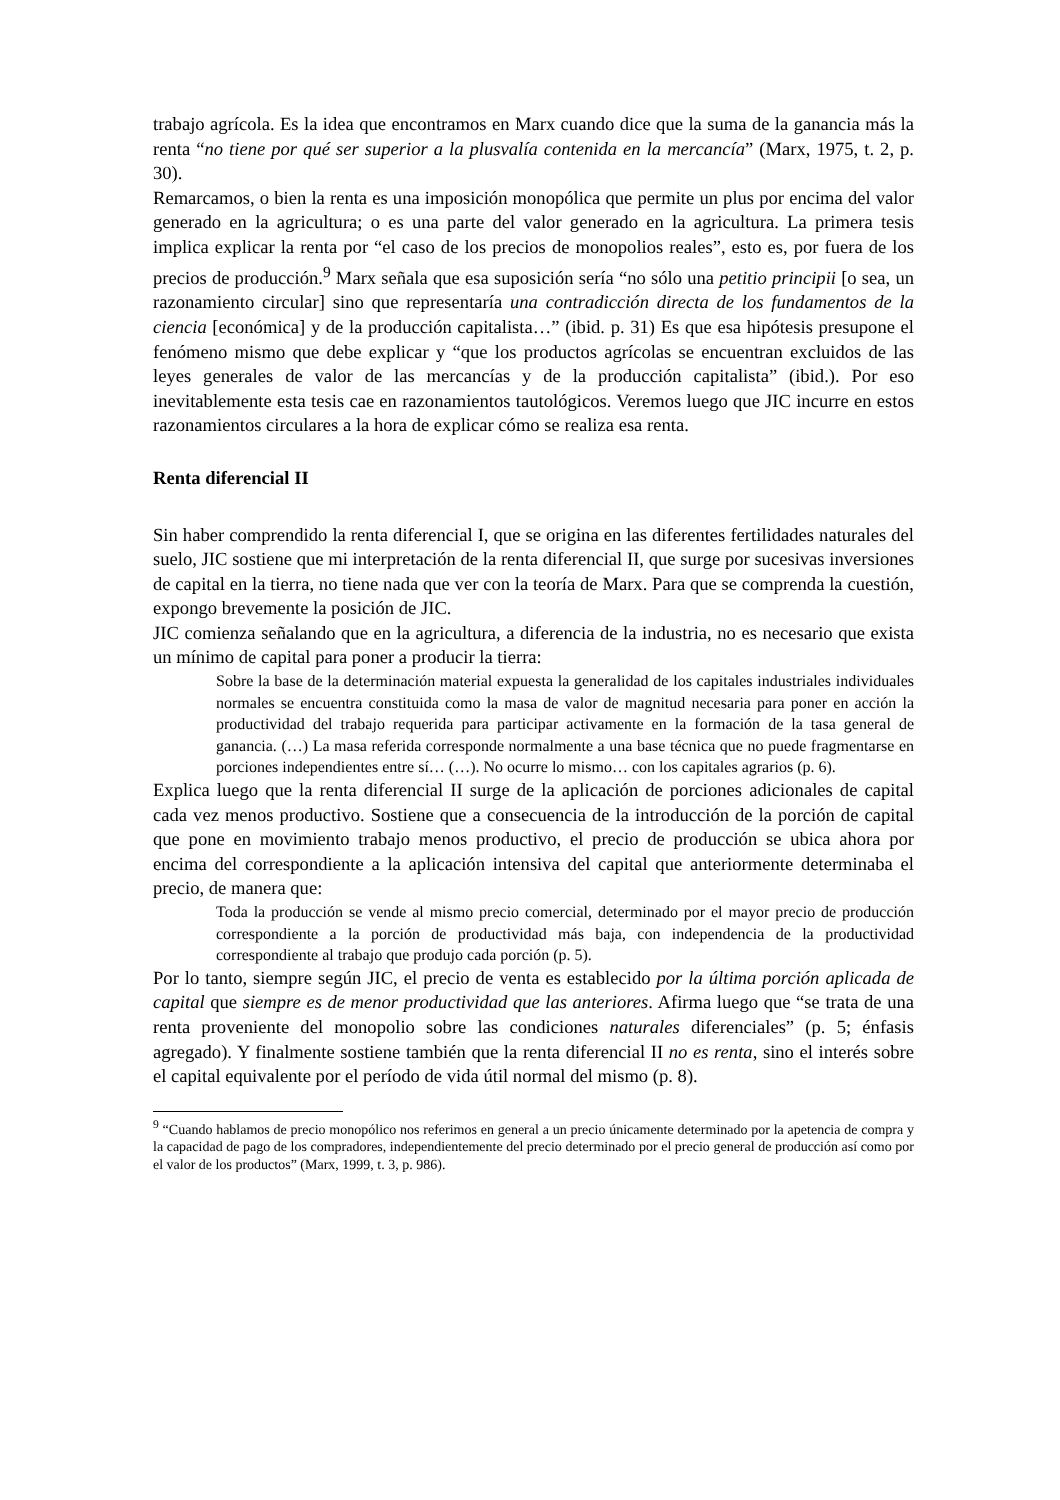trabajo agrícola. Es la idea que encontramos en Marx cuando dice que la suma de la ganancia más la renta “no tiene por qué ser superior a la plusvalía contenida en la mercancía” (Marx, 1975, t. 2, p. 30).
Remarcamos, o bien la renta es una imposición monopólica que permite un plus por encima del valor generado en la agricultura; o es una parte del valor generado en la agricultura. La primera tesis implica explicar la renta por “el caso de los precios de monopolios reales”, esto es, por fuera de los precios de producción.<sup>9</sup> Marx señala que esa suposición sería “no sólo una petitio principii [o sea, un razonamiento circular] sino que representaría una contradicción directa de los fundamentos de la ciencia [económica] y de la producción capitalista…” (ibid. p. 31) Es que esa hipótesis presupone el fenómeno mismo que debe explicar y “que los productos agrícolas se encuentran excluidos de las leyes generales de valor de las mercancías y de la producción capitalista” (ibid.). Por eso inevitablemente esta tesis cae en razonamientos tautológicos. Veremos luego que JIC incurre en estos razonamientos circulares a la hora de explicar cómo se realiza esa renta.
Renta diferencial II
Sin haber comprendido la renta diferencial I, que se origina en las diferentes fertilidades naturales del suelo, JIC sostiene que mi interpretación de la renta diferencial II, que surge por sucesivas inversiones de capital en la tierra, no tiene nada que ver con la teoría de Marx. Para que se comprenda la cuestión, expongo brevemente la posición de JIC.
JIC comienza señalando que en la agricultura, a diferencia de la industria, no es necesario que exista un mínimo de capital para poner a producir la tierra:
Sobre la base de la determinación material expuesta la generalidad de los capitales industriales individuales normales se encuentra constituida como la masa de valor de magnitud necesaria para poner en acción la productividad del trabajo requerida para participar activamente en la formación de la tasa general de ganancia. (…) La masa referida corresponde normalmente a una base técnica que no puede fragmentarse en porciones independientes entre sí… (…). No ocurre lo mismo… con los capitales agrarios (p. 6).
Explica luego que la renta diferencial II surge de la aplicación de porciones adicionales de capital cada vez menos productivo. Sostiene que a consecuencia de la introducción de la porción de capital que pone en movimiento trabajo menos productivo, el precio de producción se ubica ahora por encima del correspondiente a la aplicación intensiva del capital que anteriormente determinaba el precio, de manera que:
Toda la producción se vende al mismo precio comercial, determinado por el mayor precio de producción correspondiente a la porción de productividad más baja, con independencia de la productividad correspondiente al trabajo que produjo cada porción (p. 5).
Por lo tanto, siempre según JIC, el precio de venta es establecido por la última porción aplicada de capital que siempre es de menor productividad que las anteriores. Afirma luego que “se trata de una renta proveniente del monopolio sobre las condiciones naturales diferenciales” (p. 5; énfasis agregado). Y finalmente sostiene también que la renta diferencial II no es renta, sino el interés sobre el capital equivalente por el período de vida útil normal del mismo (p. 8).
<sup>9</sup> “Cuando hablamos de precio monopólico nos referimos en general a un precio únicamente determinado por la apetencia de compra y la capacidad de pago de los compradores, independientemente del precio determinado por el precio general de producción así como por el valor de los productos” (Marx, 1999, t. 3, p. 986).